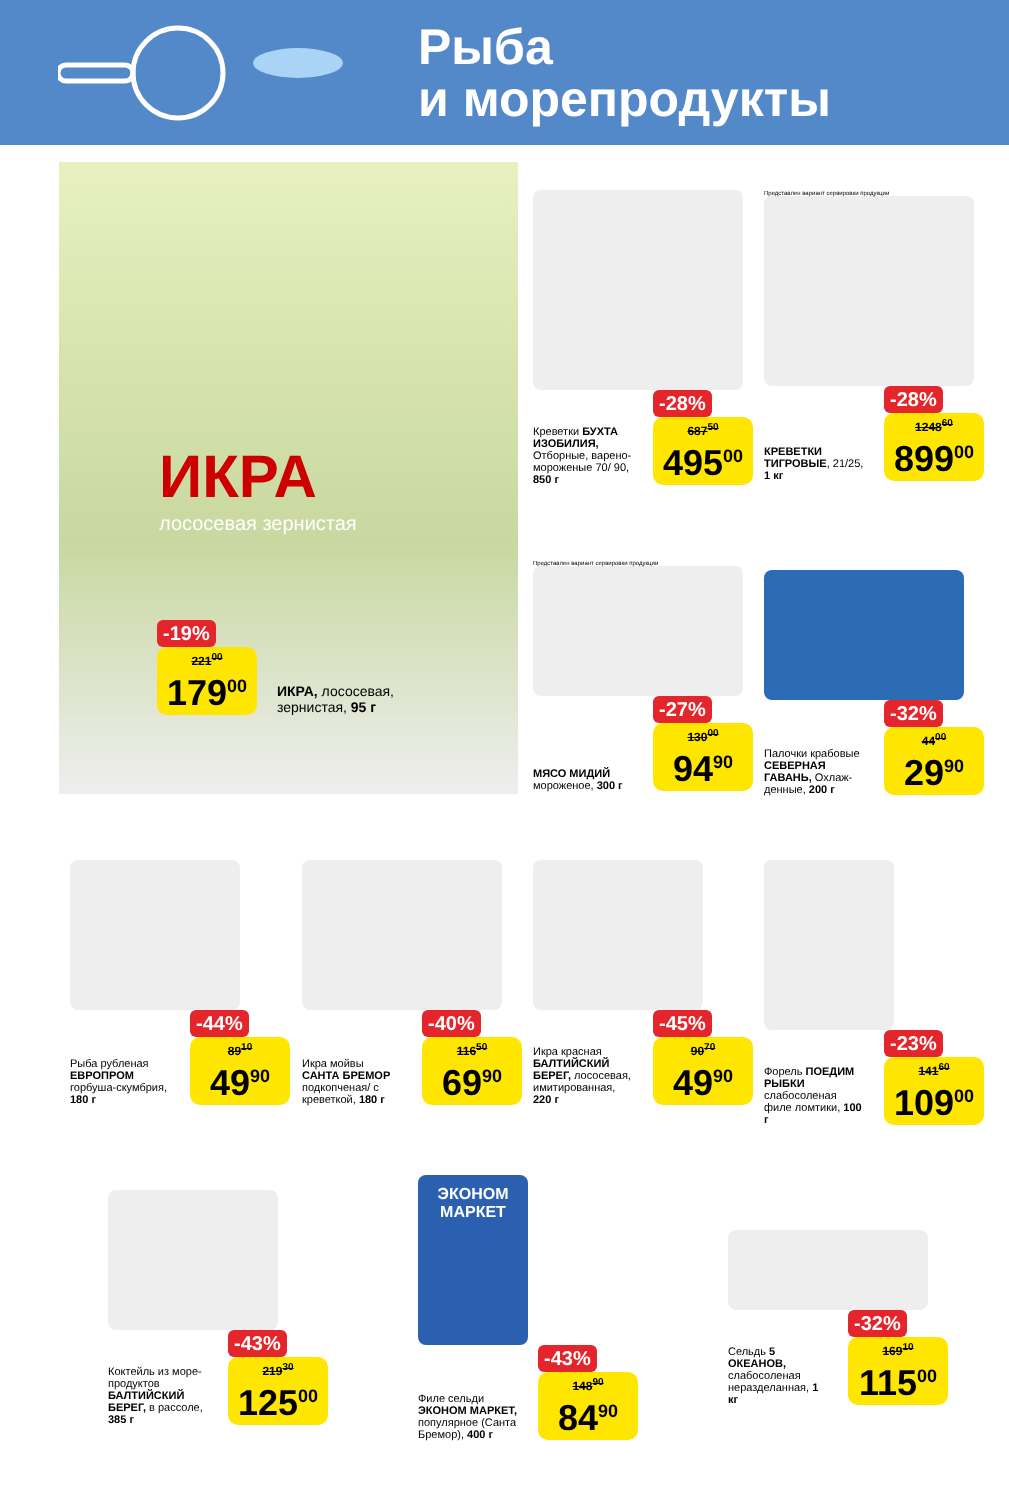Рыба
и морепродукты
ИКРА
лососевая зернистая
-19%
221<sup>00</sup>
179<sup>00</sup>
ИКРА, лососевая,
зернистая, 95 г
Креветки БУХТА ИЗОБИЛИЯ, Отборные, варено-мороженые 70/ 90, 850 г
-28%
687<sup>50</sup>
495<sup>00</sup>
Представлен вариант сервировки продукции
КРЕВЕТКИ ТИГРОВЫЕ, 21/25, 1 кг
-28%
1248<sup>60</sup>
899<sup>00</sup>
Представлен вариант сервировки продукции
МЯСО МИДИЙ мороженое, 300 г
-27%
130<sup>00</sup>
94<sup>90</sup>
Палочки крабовые СЕВЕРНАЯ ГАВАНЬ, Охлаж-денные, 200 г
-32%
44<sup>00</sup>
29<sup>90</sup>
Рыба рубленая ЕВРОПРОМ горбуша-скумбрия, 180 г
-44%
89<sup>10</sup>
49<sup>90</sup>
Икра мойвы САНТА БРЕМОР подкопченая/ с креветкой, 180 г
-40%
116<sup>50</sup>
69<sup>90</sup>
Икра красная БАЛТИЙСКИЙ БЕРЕГ, лососевая, имитированная, 220 г
-45%
90<sup>70</sup>
49<sup>90</sup>
Форель ПОЕДИМ РЫБКИ слабосоленая филе ломтики, 100 г
-23%
141<sup>60</sup>
109<sup>00</sup>
Коктейль из море-продуктов БАЛТИЙСКИЙ БЕРЕГ, в рассоле, 385 г
-43%
219<sup>30</sup>
125<sup>00</sup>
ЭКОНОМ
МАРКЕТ
Филе сельди ЭКОНОМ МАРКЕТ, популярное (Санта Бремор), 400 г
-43%
148<sup>90</sup>
84<sup>90</sup>
Сельдь 5 ОКЕАНОВ, слабосоленая неразделанная, 1 кг
-32%
169<sup>10</sup>
115<sup>00</sup>